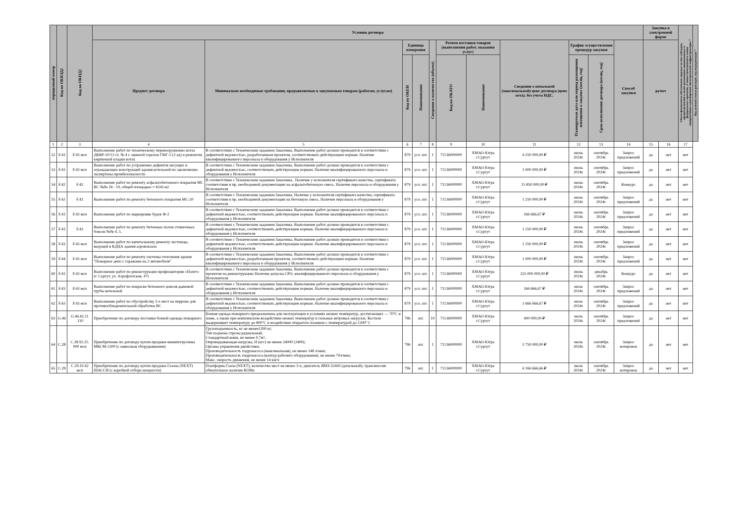| порядковый номер | Код по ОКВЭД2 | Код по ОКПД2 | Условия договора | | | | | | | | | | | Закупка в электронной форме | | Объем финансового обеспечения закупки за счет субсидии, предоставляемой в целях реализации национальных и федеральных проектов, а также комплексного плана модернизации и расширения магистральной инфраструктуры * | Код целевой статьи расходов, код вида расходов * |
| --- | --- | --- | --- | --- | --- | --- | --- | --- | --- | --- | --- | --- | --- | --- | --- | --- | --- |
| | | | Предмет договора | Минимально необходимые требования, предъявляемые к закупаемым товарам (работам, услугам) | Единица измерения | | Сведения о количестве (объеме) | Регион поставки товаров (выполнения работ, оказания услуг) | | Сведения о начальной (максимальной) цене договора (цене лота), без учета НДС. | График осуществления процедур закупки | | Способ закупки | да/нет | | | |
| | | | | | Код по ОКЕИ | Наименование | | Код по ОКАТО | Наименование | | Планируемая дата или период размещения извещения о закупке (месяц, год) | Срок исполнения договора (месяц, год) | | | | | |
| 1 | 2 | 3 | 4 | 5 | 6 | 7 | 8 | 9 | 10 | 11 | 12 | 13 | 14 | 15 | 16 | 17 | |
| 52 | F.43 | F.43 мсп | Выполнение работ по техническому перевооружению котла ДКВР-10/13 ст. № 4 с заменой горелок ГМГ-5 (2 ед) и ремонтом кирпичной кладки котла | В соответствии с Техническим заданием Заказчика. Выполнение работ должно проводится в соответствии с дефектной ведомостью, разработанным проектом, соответствовать действующим нормам. Наличие квалифицированного персонала и оборудования у Исполнителя | 879 | усл. шт. | 1 | 71136000000 | ХМАО-Югра г.Сургут | 4 250 000,00 ₽ | июнь 2024г. | сентябрь 2024г. | Запрос предложений | да | нет | нет | |
| 53 | F.43 | F.43 мсп | Выполнение работ по устранению дефектов несущих и ограждающих конструкций здания котельной по заключению экспертизы промбезопасности | В соответствии с Техническим заданием Заказчика. Выполнение работ должно проводится в соответствии с дефектной ведомостью, соответствовать действующим нормам. Наличие квалифицированного персонала и оборудования у Исполнителя | 879 | усл. шт. | 1 | 71136000000 | ХМАО-Югра г.Сургут | 1 000 000,00 ₽ | июнь 2024г. | сентябрь 2024г. | Запрос предложений | да | нет | нет | |
| 54 | F.42 | F.42 | Выполнение работ по ремонту асфальтобетонного покрытия МС ВС №№ 18 - 19, общей площадью ≈ 4316 м2 | В соответствии с Техническим заданием Заказчика.. Наличие у исполнителя сертификата качества, сертификата соответствия и пр. необходимой документации на асфальтобетонную смесь. Наличие персонала и оборудования у Исполнителя | 879 | усл. шт. | 1 | 71136000000 | ХМАО-Югра г.Сургут | 15 850 000,00 ₽ | июнь 2024г. | сентябрь 2024г. | Конкурс | да | нет | нет | |
| 55 | F.42 | F.42 | Выполнение работ по ремонту бетонного покрытия МС-20 | В соответствии с Техническим заданием Заказчика. Наличие у исполнителя сертификата качества, сертификата соответствия и пр. необходимой документации на бетонную смесь. Наличие персонала и оборудования у Исполнителя | 879 | усл. шт. | 1 | 71136000000 | ХМАО-Югра г.Сургут | 1 250 000,00 ₽ | июнь 2024г. | сентябрь 2024г. | Запрос предложений | да | нет | нет | |
| 56 | F.43 | F.43 мсп | Выполнение работ по маркировке будок Ф-2 | В соответствии с Техническим заданием Заказчика. Выполнение работ должно проводится в соответствии с дефектной ведомостью, соответствовать действующим нормам. Наличие квалифицированного персонала и оборудования у Исполнителя | 879 | усл. шт. | 1 | 71136000000 | ХМАО-Югра г.Сургут | 166 666,67 ₽ | июнь 2024г. | сентябрь 2024г. | Запрос предложений | да | нет | нет | |
| 57 | F.43 | F.43 | Выполнение работ по ремонту бетонных полов стояночных боксов №№ 4, 5. | В соответствии с Техническим заданием Заказчика. Выполнение работ должно проводится в соответствии с дефектной ведомостью, соответствовать действующим нормам. Наличие квалифицированного персонала и оборудования у Исполнителя | 879 | усл. шт. | 1 | 71136000000 | ХМАО-Югра г.Сургут | 1 250 000,00 ₽ | июнь 2024г. | сентябрь 2024г. | Запрос предложений | да | нет | нет | |
| 58 | F.43 | F.43 мсп | Выполнение работ по капитальному ремонту лестницы, ведущей в КДЦА здания аэровокзала | В соответствии с Техническим заданием Заказчика. Выполнение работ должно проводится в соответствии с дефектной ведомостью, соответствовать действующим нормам. Наличие квалифицированного персонала и оборудования у Исполнителя | 879 | усл. шт. | 1 | 71136000000 | ХМАО-Югра г.Сургут | 1 250 000,00 ₽ | июнь 2024г. | сентябрь 2024г. | Запрос предложений | да | нет | нет | |
| 59 | F.44 | F.43 мсп | Выполнение работ по ремонту системы отопления здания "Пожарное депо с гаражами на 2 автомобиля" | В соответствии с Техническим заданием Заказчика. Выполнение работ должно проводится в соответствии с дефектной ведомостью, разработанным проектом, соответствовать действующим нормам. Наличие квалифицированного персонала и оборудования у Исполнителя | 879 | усл. шт. | 1 | 71136000000 | ХМАО-Югра г.Сургут | 1 000 000,00 ₽ | июнь 2024г. | сентябрь 2024г. | Запрос предложений | да | нет | нет | |
| 60 | F.43 | F.43 мсп | Выполнение работ по реконструкции профилактория «Полет» (г. Сургут, ул. Аэрофлотская, 47) | В соответствии с Техническим заданием Заказчика. Выполнение работ должно проводится в соответствии с проектом на реконструкцию Наличие допуска СРО, квалифицированного персонала и оборудования у Исполнителя | 879 | усл. шт. | 1 | 71136000000 | ХМАО-Югра г.Сургут | 225 000 000,00 ₽ | июнь 2024г. | декабрь 2024г. | Конкурс | да | нет | нет | |
| 61 | F.43 | F.43 мсп | Выполнение работ по покраске бетонного цоколя дымовой трубы котельной | В соответствии с Техническим заданием Заказчика. Выполнение работ должно проводится в соответствии с дефектной ведомостью, соответствовать действующим нормам. Наличие квалифицированного персонала и оборудования у Исполнителя | 879 | усл. шт. | 1 | 71136000000 | ХМАО-Югра г.Сургут | 166 666,67 ₽ | июль 2024г. | сентябрь 2024г. | Запрос предложений | да | нет | нет | |
| 62 | F.43 | F.43 мсп | Выполнение работ по обустройству 2-х мест на перроне для противообледенительной обработки ВС | В соответствии с Техническим заданием Заказчика. Выполнение работ должно проводится в соответствии с дефектной ведомостью, соответствовать действующим нормам. Наличие квалифицированного персонала и оборудования у Исполнителя | 879 | усл. шт. | 1 | 71136000000 | ХМАО-Югра г.Сургут | 1 666 666,67 ₽ | июль 2024г. | сентябрь 2024г. | Запрос предложений | да | нет | нет | |
| 63 | G.46 | G.46.42.11 .110 | Приобретение по договору поставки боевой одежды пожарного | Боевая одежда пожарного предназначена для эксплуатации в условиях низких температур, достигающих — 70°C и ниже, а также при комплексном воздействии низких температур и сильных ветровых нагрузок. Костюм выдерживает температуру до 800°C и воздействие открытого пламени с температурой до 1200° C | 796 | шт. | 10 | 71136000000 | ХМАО-Югра г.Сургут | 400 000,00 ₽ | июль 2024г. | сентябрь 2024г. | Запрос предложений | да | нет | нет | |
| 64 | C.28 | C.28.92.25. 000 мсп | Приобретение по договору купли-продажи минипогрузчика МКСМ-1200 (с навесным оборудыванием) | Грузоподъемность, кг не менее1200 кг; Тип подъема стрелы радиальный; Стандартный ковш, не менее 0,7м³; Опрокидывающая нагрузка, Н (кгс) не менее 24000 (2400); Органы управления джойстики; Производительность гидронасоса (максимальная), не менее 148 л/мин; Производительность гидронасоса (контур рабочего оборудования), не менее 70л/мин; Макс. скорость движения, не менее 14 км/ч | 796 | шт. | 1 | 71136000000 | ХМАО-Югра г.Сургут | 3 750 000,00 ₽ | июль 2024г. | сентябрь 2024г. | Запрос котировок | да | нет | нет | |
| 65 | C.29 | C.29.10.42 мсп | Приобретение по договору купли-продажи Газона (NEXT) ШАССИ (с коробкой отбора мощности) | Платформа Газон (NEXT); количество мест не менее 3-х; двигатель ЯМЗ-53443 (дизельный); трансмиссия обязательное наличие КОМа | 796 | шт. | 1 | 71136000000 | ХМАО-Югра г.Сургут | 4 166 666,66 ₽ | июль 2024г. | сентябрь 2024г. | Запрос котировок | да | нет | нет | |